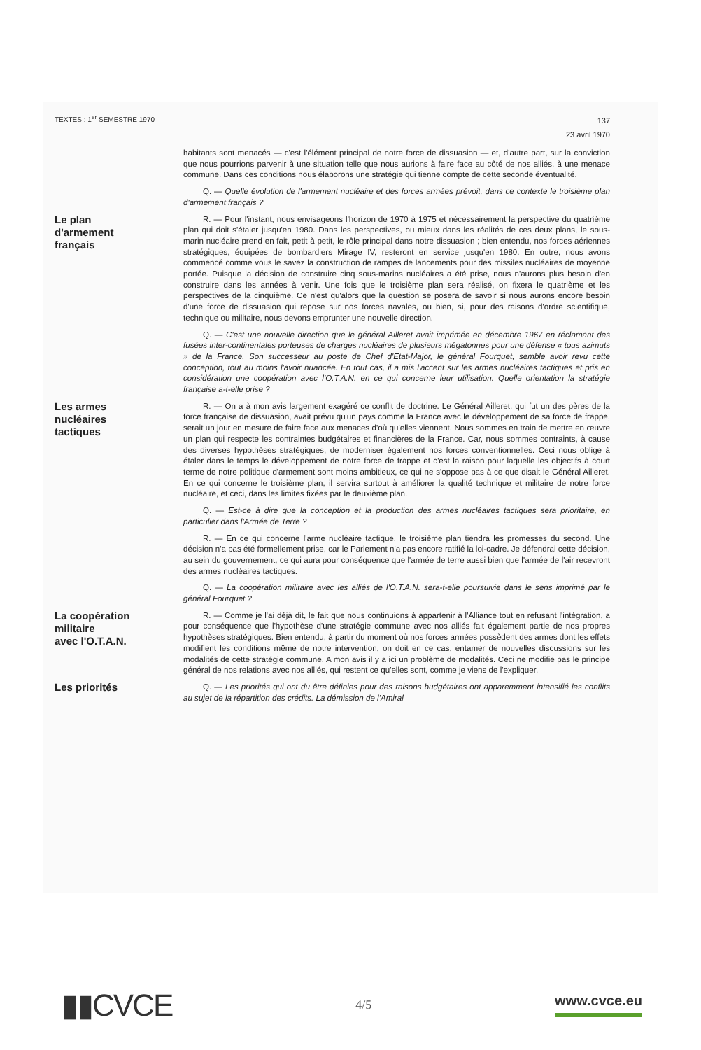TEXTES : 1<sup>er</sup> SEMESTRE 1970
137
23 avril 1970
habitants sont menacés — c'est l'élément principal de notre force de dissuasion — et, d'autre part, sur la conviction que nous pourrions parvenir à une situation telle que nous aurions à faire face au côté de nos alliés, à une menace commune. Dans ces conditions nous élaborons une stratégie qui tienne compte de cette seconde éventualité.
Q. — Quelle évolution de l'armement nucléaire et des forces armées prévoit, dans ce contexte le troisième plan d'armement français ?
Le plan
d'armement
français
R. — Pour l'instant, nous envisageons l'horizon de 1970 à 1975 et nécessairement la perspective du quatrième plan qui doit s'étaler jusqu'en 1980. Dans les perspectives, ou mieux dans les réalités de ces deux plans, le sous-marin nucléaire prend en fait, petit à petit, le rôle principal dans notre dissuasion ; bien entendu, nos forces aériennes stratégiques, équipées de bombardiers Mirage IV, resteront en service jusqu'en 1980. En outre, nous avons commencé comme vous le savez la construction de rampes de lancements pour des missiles nucléaires de moyenne portée. Puisque la décision de construire cinq sous-marins nucléaires a été prise, nous n'aurons plus besoin d'en construire dans les années à venir. Une fois que le troisième plan sera réalisé, on fixera le quatrième et les perspectives de la cinquième. Ce n'est qu'alors que la question se posera de savoir si nous aurons encore besoin d'une force de dissuasion qui repose sur nos forces navales, ou bien, si, pour des raisons d'ordre scientifique, technique ou militaire, nous devons emprunter une nouvelle direction.
Q. — C'est une nouvelle direction que le général Ailleret avait imprimée en décembre 1967 en réclamant des fusées inter-continentales porteuses de charges nucléaires de plusieurs mégatonnes pour une défense « tous azimuts » de la France. Son successeur au poste de Chef d'Etat-Major, le général Fourquet, semble avoir revu cette conception, tout au moins l'avoir nuancée. En tout cas, il a mis l'accent sur les armes nucléaires tactiques et pris en considération une coopération avec l'O.T.A.N. en ce qui concerne leur utilisation. Quelle orientation la stratégie française a-t-elle prise ?
Les armes
nucléaires
tactiques
R. — On a à mon avis largement exagéré ce conflit de doctrine. Le Général Ailleret, qui fut un des pères de la force française de dissuasion, avait prévu qu'un pays comme la France avec le développement de sa force de frappe, serait un jour en mesure de faire face aux menaces d'où qu'elles viennent. Nous sommes en train de mettre en œuvre un plan qui respecte les contraintes budgétaires et financières de la France. Car, nous sommes contraints, à cause des diverses hypothèses stratégiques, de moderniser également nos forces conventionnelles. Ceci nous oblige à étaler dans le temps le développement de notre force de frappe et c'est la raison pour laquelle les objectifs à court terme de notre politique d'armement sont moins ambitieux, ce qui ne s'oppose pas à ce que disait le Général Ailleret. En ce qui concerne le troisième plan, il servira surtout à améliorer la qualité technique et militaire de notre force nucléaire, et ceci, dans les limites fixées par le deuxième plan.
Q. — Est-ce à dire que la conception et la production des armes nucléaires tactiques sera prioritaire, en particulier dans l'Armée de Terre ?
R. — En ce qui concerne l'arme nucléaire tactique, le troisième plan tiendra les promesses du second. Une décision n'a pas été formellement prise, car le Parlement n'a pas encore ratifié la loi-cadre. Je défendrai cette décision, au sein du gouvernement, ce qui aura pour conséquence que l'armée de terre aussi bien que l'armée de l'air recevront des armes nucléaires tactiques.
Q. — La coopération militaire avec les alliés de l'O.T.A.N. sera-t-elle poursuivie dans le sens imprimé par le général Fourquet ?
La coopération
militaire
avec l'O.T.A.N.
R. — Comme je l'ai déjà dit, le fait que nous continuions à appartenir à l'Alliance tout en refusant l'intégration, a pour conséquence que l'hypothèse d'une stratégie commune avec nos alliés fait également partie de nos propres hypothèses stratégiques. Bien entendu, à partir du moment où nos forces armées possèdent des armes dont les effets modifient les conditions même de notre intervention, on doit en ce cas, entamer de nouvelles discussions sur les modalités de cette stratégie commune. A mon avis il y a ici un problème de modalités. Ceci ne modifie pas le principe général de nos relations avec nos alliés, qui restent ce qu'elles sont, comme je viens de l'expliquer.
Les priorités
Q. — Les priorités qui ont du être définies pour des raisons budgétaires ont apparemment intensifié les conflits au sujet de la répartition des crédits. La démission de l'Amiral
▮▮CVCE
4/5 www.cvce.eu